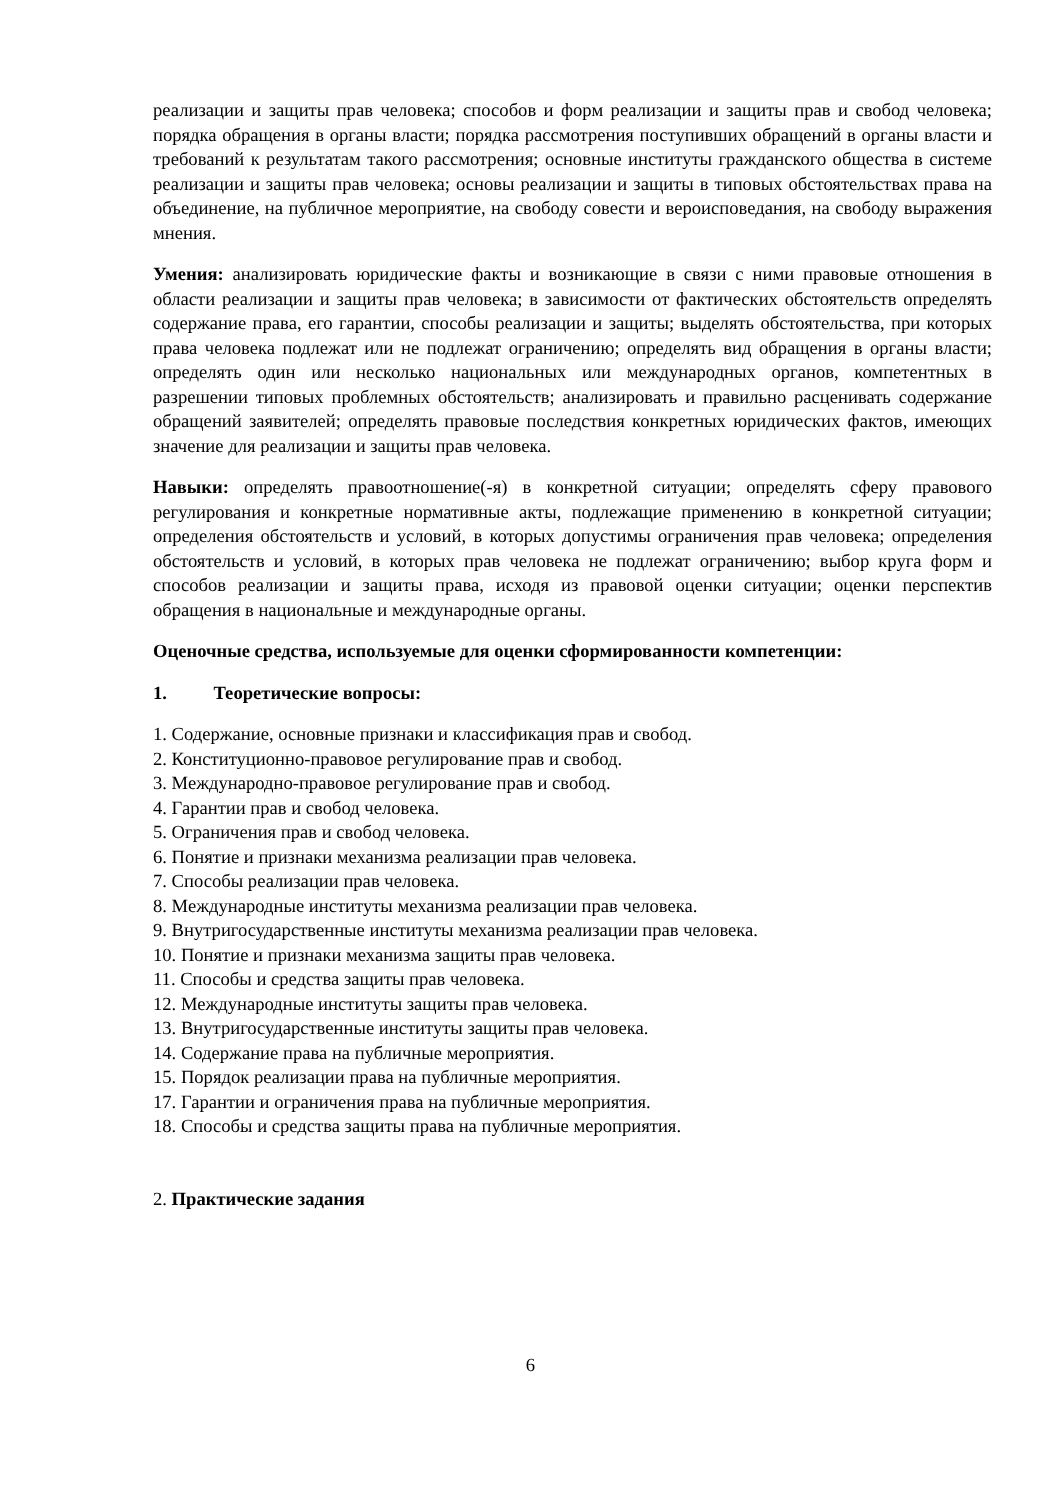реализации и защиты прав человека; способов и форм реализации и защиты прав и свобод человека; порядка обращения в органы власти; порядка рассмотрения поступивших обращений в органы власти и требований к результатам такого рассмотрения; основные институты гражданского общества в системе реализации и защиты прав человека; основы реализации и защиты в типовых обстоятельствах права на объединение, на публичное мероприятие, на свободу совести и вероисповедания, на свободу выражения мнения.
Умения: анализировать юридические факты и возникающие в связи с ними правовые отношения в области реализации и защиты прав человека; в зависимости от фактических обстоятельств определять содержание права, его гарантии, способы реализации и защиты; выделять обстоятельства, при которых права человека подлежат или не подлежат ограничению; определять вид обращения в органы власти; определять один или несколько национальных или международных органов, компетентных в разрешении типовых проблемных обстоятельств; анализировать и правильно расценивать содержание обращений заявителей; определять правовые последствия конкретных юридических фактов, имеющих значение для реализации и защиты прав человека.
Навыки: определять правоотношение(-я) в конкретной ситуации; определять сферу правового регулирования и конкретные нормативные акты, подлежащие применению в конкретной ситуации; определения обстоятельств и условий, в которых допустимы ограничения прав человека; определения обстоятельств и условий, в которых прав человека не подлежат ограничению; выбор круга форм и способов реализации и защиты права, исходя из правовой оценки ситуации; оценки перспектив обращения в национальные и международные органы.
Оценочные средства, используемые для оценки сформированности компетенции:
1. Теоретические вопросы:
1. Содержание, основные признаки и классификация прав и свобод.
2. Конституционно-правовое регулирование прав и свобод.
3. Международно-правовое регулирование прав и свобод.
4. Гарантии прав и свобод человека.
5. Ограничения прав и свобод человека.
6. Понятие и признаки механизма реализации прав человека.
7. Способы реализации прав человека.
8. Международные институты механизма реализации прав человека.
9. Внутригосударственные институты механизма реализации прав человека.
10. Понятие и признаки механизма защиты прав человека.
11. Способы и средства защиты прав человека.
12. Международные институты защиты прав человека.
13. Внутригосударственные институты защиты прав человека.
14. Содержание права на публичные мероприятия.
15. Порядок реализации права на публичные мероприятия.
17. Гарантии и ограничения права на публичные мероприятия.
18. Способы и средства защиты права на публичные мероприятия.
2. Практические задания
6